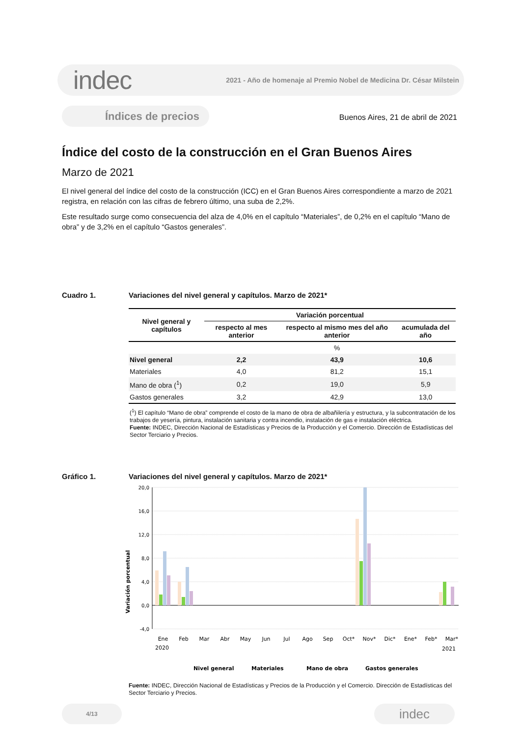indec 2021 - Año de homenaje al Premio Nobel de Medicina Dr. César Milstein
Índices de precios
Buenos Aires, 21 de abril de 2021
Índice del costo de la construcción en el Gran Buenos Aires
Marzo de 2021
El nivel general del índice del costo de la construcción (ICC) en el Gran Buenos Aires correspondiente a marzo de 2021 registra, en relación con las cifras de febrero último, una suba de 2,2%.
Este resultado surge como consecuencia del alza de 4,0% en el capítulo “Materiales”, de 0,2% en el capítulo “Mano de obra” y de 3,2% en el capítulo “Gastos generales”.
Cuadro 1. Variaciones del nivel general y capítulos. Marzo de 2021*
| Nivel general y capítulos | Variación porcentual | | |
| --- | --- | --- | --- |
| | respecto al mes anterior | respecto al mismo mes del año anterior | acumulada del año |
| | | % | |
| Nivel general | 2,2 | 43,9 | 10,6 |
| Materiales | 4,0 | 81,2 | 15,1 |
| Mano de obra (<sup>1</sup>) | 0,2 | 19,0 | 5,9 |
| Gastos generales | 3,2 | 42,9 | 13,0 |
(<sup>1</sup>) El capítulo “Mano de obra” comprende el costo de la mano de obra de albañilería y estructura, y la subcontratación de los trabajos de yesería, pintura, instalación sanitaria y contra incendio, instalación de gas e instalación eléctrica.
Fuente: INDEC, Dirección Nacional de Estadísticas y Precios de la Producción y el Comercio. Dirección de Estadísticas del Sector Terciario y Precios.
Gráfico 1. Variaciones del nivel general y capítulos. Marzo de 2021*
Variación porcentual
20,0
16,0
12,0
8,0
4,0
0,0
-4,0
Ene
Feb
Mar
Abr
May
Jun
Jul
Ago
Sep
Oct*
Nov*
Dic*
Ene*
Feb*
Mar*
2020
2021
Nivel general
Materiales
Mano de obra
Gastos generales
Fuente: INDEC, Dirección Nacional de Estadísticas y Precios de la Producción y el Comercio. Dirección de Estadísticas del Sector Terciario y Precios.
4/13 indec